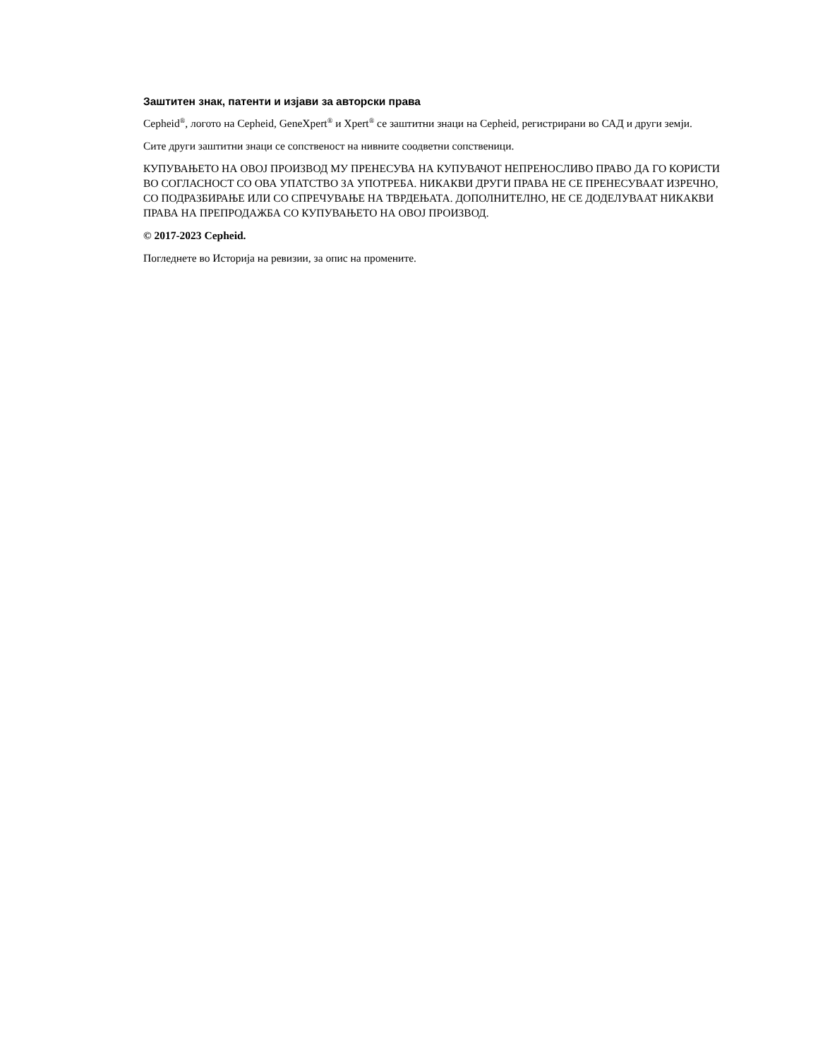Заштитен знак, патенти и изјави за авторски права
Cepheid<sup>®</sup>, логото на Cepheid, GeneXpert<sup>®</sup> и Xpert<sup>®</sup> се заштитни знаци на Cepheid, регистрирани во САД и други земји.
Сите други заштитни знаци се сопственост на нивните соодветни сопственици.
КУПУВАЊЕТО НА ОВОЈ ПРОИЗВОД МУ ПРЕНЕСУВА НА КУПУВАЧОТ НЕПРЕНОСЛИВО ПРАВО ДА ГО КОРИСТИ ВО СОГЛАСНОСТ СО ОВА УПАТСТВО ЗА УПОТРЕБА. НИКАКВИ ДРУГИ ПРАВА НЕ СЕ ПРЕНЕСУВААТ ИЗРЕЧНО, СО ПОДРАЗБИРАЊЕ ИЛИ СО СПРЕЧУВАЊЕ НА ТВРДЕЊАТА. ДОПОЛНИТЕЛНО, НЕ СЕ ДОДЕЛУВААТ НИКАКВИ ПРАВА НА ПРЕПРОДАЖБА СО КУПУВАЊЕТО НА ОВОЈ ПРОИЗВОД.
© 2017-2023 Cepheid.
Погледнете во Историја на ревизии, за опис на промените.